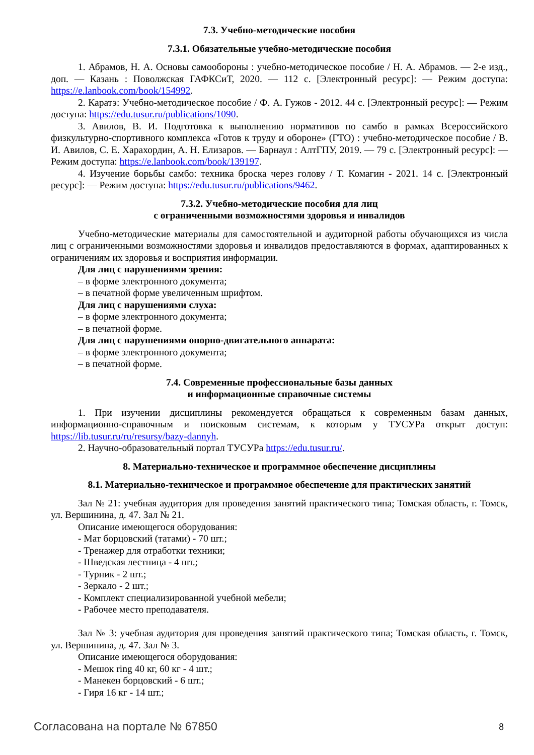7.3. Учебно-методические пособия
7.3.1. Обязательные учебно-методические пособия
1. Абрамов, Н. А. Основы самообороны : учебно-методическое пособие / Н. А. Абрамов. — 2-е изд., доп. — Казань : Поволжская ГАФКСиТ, 2020. — 112 с. [Электронный ресурс]: — Режим доступа: https://e.lanbook.com/book/154992.
2. Каратэ: Учебно-методическое пособие / Ф. А. Гужов - 2012. 44 с. [Электронный ресурс]: — Режим доступа: https://edu.tusur.ru/publications/1090.
3. Авилов, В. И. Подготовка к выполнению нормативов по самбо в рамках Всероссийского физкультурно-спортивного комплекса «Готов к труду и обороне» (ГТО) : учебно-методическое пособие / В. И. Авилов, С. Е. Харахордин, А. Н. Елизаров. — Барнаул : АлтГПУ, 2019. — 79 с. [Электронный ресурс]: — Режим доступа: https://e.lanbook.com/book/139197.
4. Изучение борьбы самбо: техника броска через голову / Т. Комагин - 2021. 14 с. [Электронный ресурс]: — Режим доступа: https://edu.tusur.ru/publications/9462.
7.3.2. Учебно-методические пособия для лиц
с ограниченными возможностями здоровья и инвалидов
Учебно-методические материалы для самостоятельной и аудиторной работы обучающихся из числа лиц с ограниченными возможностями здоровья и инвалидов предоставляются в формах, адаптированных к ограничениям их здоровья и восприятия информации.
Для лиц с нарушениями зрения:
– в форме электронного документа;
– в печатной форме увеличенным шрифтом.
Для лиц с нарушениями слуха:
– в форме электронного документа;
– в печатной форме.
Для лиц с нарушениями опорно-двигательного аппарата:
– в форме электронного документа;
– в печатной форме.
7.4. Современные профессиональные базы данных
и информационные справочные системы
1. При изучении дисциплины рекомендуется обращаться к современным базам данных, информационно-справочным и поисковым системам, к которым у ТУСУРа открыт доступ: https://lib.tusur.ru/ru/resursy/bazy-dannyh.
2. Научно-образовательный портал ТУСУРа https://edu.tusur.ru/.
8. Материально-техническое и программное обеспечение дисциплины
8.1. Материально-техническое и программное обеспечение для практических занятий
Зал № 21: учебная аудитория для проведения занятий практического типа; Томская область, г. Томск, ул. Вершинина, д. 47. Зал № 21.
Описание имеющегося оборудования:
- Мат борцовский (татами) - 70 шт.;
- Тренажер для отработки техники;
- Шведская лестница - 4 шт.;
- Турник - 2 шт.;
- Зеркало - 2 шт.;
- Комплект специализированной учебной мебели;
- Рабочее место преподавателя.
Зал № 3: учебная аудитория для проведения занятий практического типа; Томская область, г. Томск, ул. Вершинина, д. 47. Зал № 3.
Описание имеющегося оборудования:
- Мешок ring 40 кг, 60 кг - 4 шт.;
- Манекен борцовский - 6 шт.;
- Гиря 16 кг - 14 шт.;
Согласована на портале № 67850 8